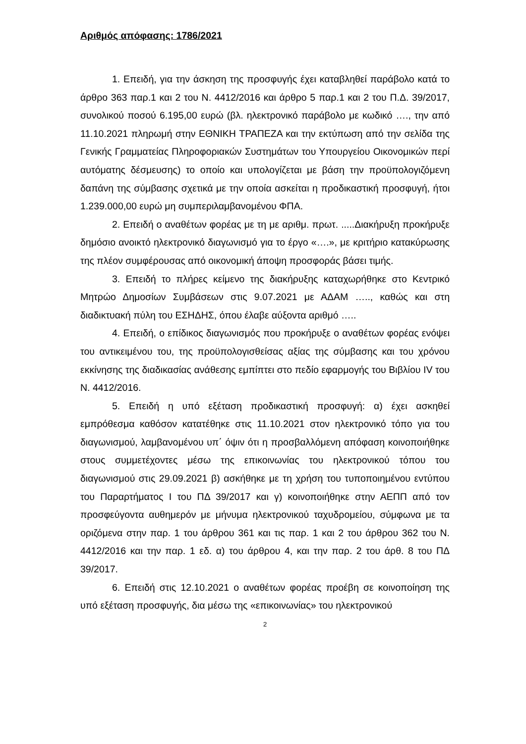Αριθμός απόφασης: 1786/2021
1. Επειδή, για την άσκηση της προσφυγής έχει καταβληθεί παράβολο κατά το άρθρο 363 παρ.1 και 2 του Ν. 4412/2016 και άρθρο 5 παρ.1 και 2 του Π.Δ. 39/2017, συνολικού ποσού 6.195,00 ευρώ (βλ. ηλεκτρονικό παράβολο με κωδικό …., την από 11.10.2021 πληρωμή στην ΕΘΝΙΚΗ ΤΡΑΠΕΖΑ και την εκτύπωση από την σελίδα της Γενικής Γραμματείας Πληροφοριακών Συστημάτων του Υπουργείου Οικονομικών περί αυτόματης δέσμευσης) το οποίο και υπολογίζεται με βάση την προϋπολογιζόμενη δαπάνη της σύμβασης σχετικά με την οποία ασκείται η προδικαστική προσφυγή, ήτοι 1.239.000,00 ευρώ μη συμπεριλαμβανομένου ΦΠΑ.
2. Επειδή ο αναθέτων φορέας με τη με αριθμ. πρωτ. .....Διακήρυξη προκήρυξε δημόσιο ανοικτό ηλεκτρονικό διαγωνισμό για το έργο «….», με κριτήριο κατακύρωσης της πλέον συμφέρουσας από οικονομική άποψη προσφοράς βάσει τιμής.
3. Επειδή το πλήρες κείμενο της διακήρυξης καταχωρήθηκε στο Κεντρικό Μητρώο Δημοσίων Συμβάσεων στις 9.07.2021 με ΑΔΑΜ ….., καθώς και στη διαδικτυακή πύλη του ΕΣΗΔΗΣ, όπου έλαβε αύξοντα αριθμό …..
4. Επειδή, ο επίδικος διαγωνισμός που προκήρυξε ο αναθέτων φορέας ενόψει του αντικειμένου του, της προϋπολογισθείσας αξίας της σύμβασης και του χρόνου εκκίνησης της διαδικασίας ανάθεσης εμπίπτει στο πεδίο εφαρμογής του Βιβλίου IV του Ν. 4412/2016.
5. Επειδή η υπό εξέταση προδικαστική προσφυγή: α) έχει ασκηθεί εμπρόθεσμα καθόσον κατατέθηκε στις 11.10.2021 στον ηλεκτρονικό τόπο για του διαγωνισμού, λαμβανομένου υπ΄ όψιν ότι η προσβαλλόμενη απόφαση κοινοποιήθηκε στους συμμετέχοντες μέσω της επικοινωνίας του ηλεκτρονικού τόπου του διαγωνισμού στις 29.09.2021 β) ασκήθηκε με τη χρήση του τυποποιημένου εντύπου του Παραρτήματος Ι του ΠΔ 39/2017 και γ) κοινοποιήθηκε στην ΑΕΠΠ από τον προσφεύγοντα αυθημερόν με μήνυμα ηλεκτρονικού ταχυδρομείου, σύμφωνα με τα οριζόμενα στην παρ. 1 του άρθρου 361 και τις παρ. 1 και 2 του άρθρου 362 του Ν. 4412/2016 και την παρ. 1 εδ. α) του άρθρου 4, και την παρ. 2 του άρθ. 8 του ΠΔ 39/2017.
6. Επειδή στις 12.10.2021 ο αναθέτων φορέας προέβη σε κοινοποίηση της υπό εξέταση προσφυγής, δια μέσω της «επικοινωνίας» του ηλεκτρονικού
2